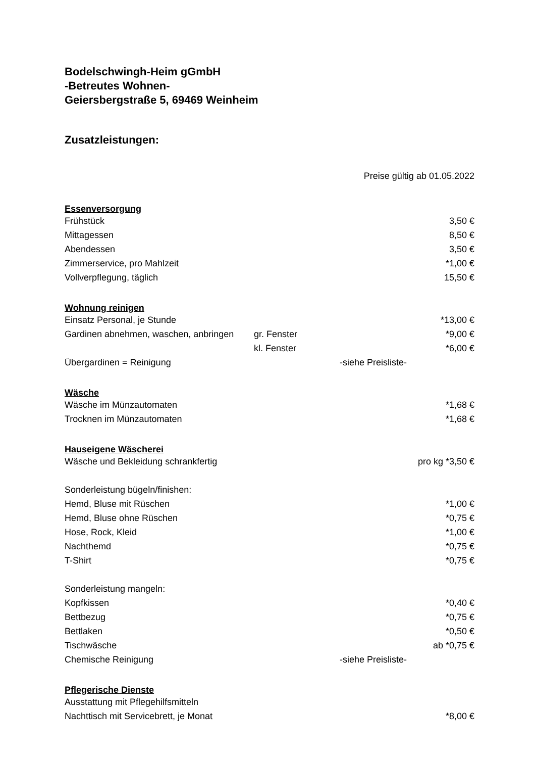Bodelschwingh-Heim gGmbH
-Betreutes Wohnen-
Geiersbergstraße 5, 69469 Weinheim
Zusatzleistungen:
Preise gültig ab 01.05.2022
| Essenversorgung | | | |
| --- | --- | --- | --- |
| Frühstück | | | 3,50 € |
| Mittagessen | | | 8,50 € |
| Abendessen | | | 3,50 € |
| Zimmerservice, pro Mahlzeit | | | *1,00 € |
| Vollverpflegung, täglich | | | 15,50 € |
| Wohnung reinigen | | | |
| Einsatz Personal, je Stunde | | | *13,00 € |
| Gardinen abnehmen, waschen, anbringen | gr. Fenster | | *9,00 € |
| | kl. Fenster | | *6,00 € |
| Übergardinen = Reinigung | | -siehe Preisliste- | |
| Wäsche | | | |
| Wäsche im Münzautomaten | | | *1,68 € |
| Trocknen im Münzautomaten | | | *1,68 € |
| Hauseigene Wäscherei | | | |
| Wäsche und Bekleidung schrankfertig | | | pro kg *3,50 € |
| Sonderleistung bügeln/finishen: | | | |
| Hemd, Bluse mit Rüschen | | | *1,00 € |
| Hemd, Bluse ohne Rüschen | | | *0,75 € |
| Hose, Rock, Kleid | | | *1,00 € |
| Nachthemd | | | *0,75 € |
| T-Shirt | | | *0,75 € |
| Sonderleistung mangeln: | | | |
| Kopfkissen | | | *0,40 € |
| Bettbezug | | | *0,75 € |
| Bettlaken | | | *0,50 € |
| Tischwäsche | | | ab *0,75 € |
| Chemische Reinigung | | -siehe Preisliste- | |
| Pflegerische Dienste | | | |
| Ausstattung mit Pflegehilfsmitteln | | | |
| Nachttisch mit Servicebrett, je Monat | | | *8,00 € |